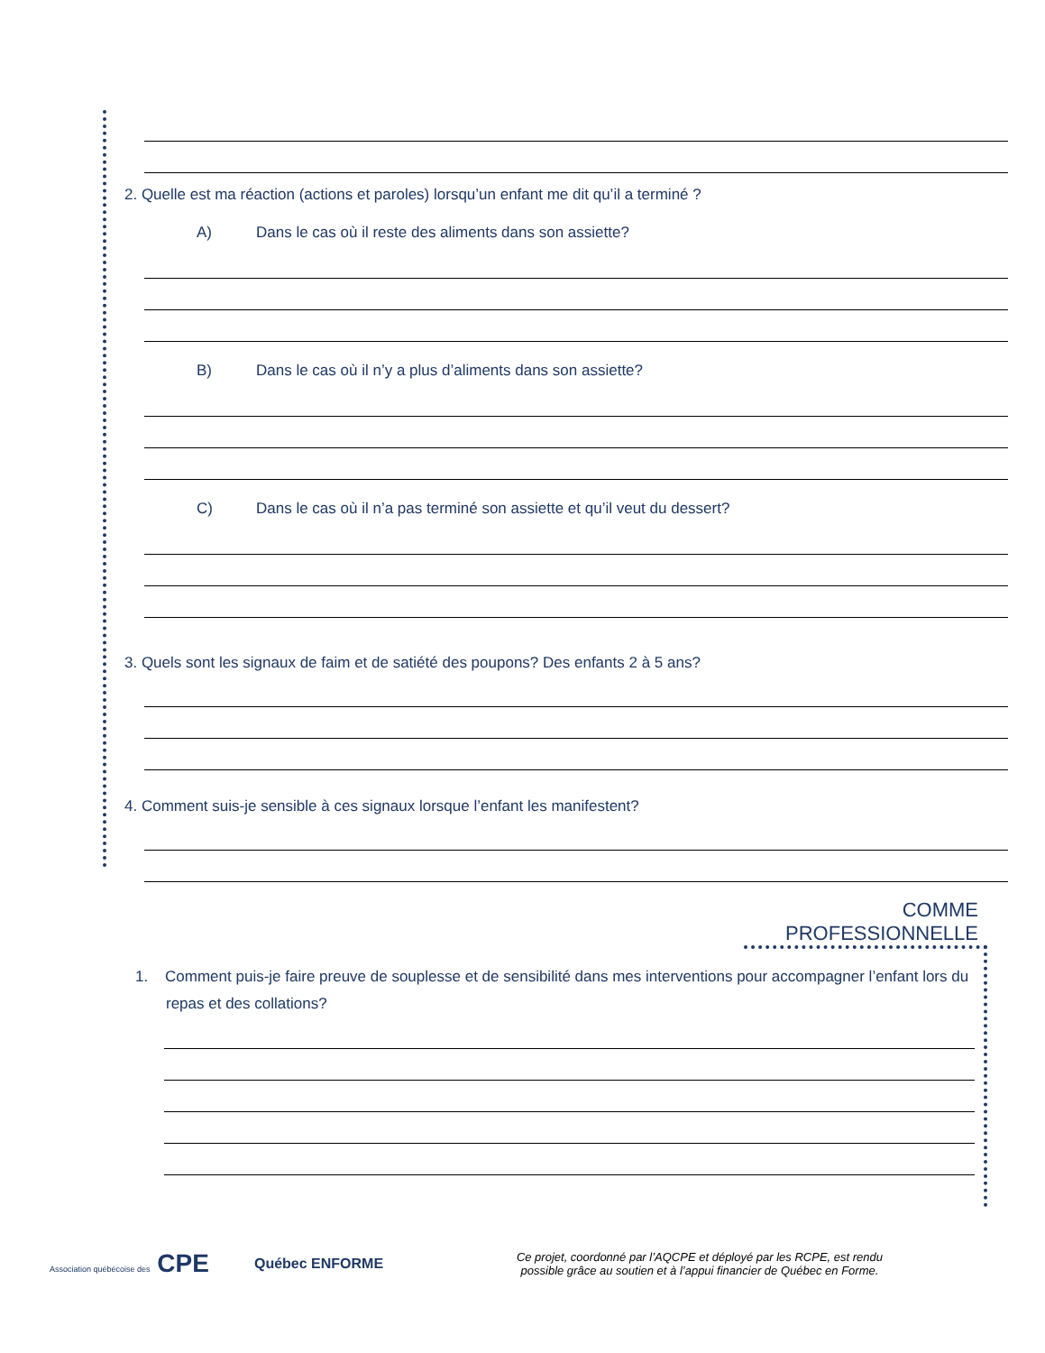2. Quelle est ma réaction (actions et paroles) lorsqu’un enfant me dit qu’il a terminé ?
A) Dans le cas où il reste des aliments dans son assiette?
B) Dans le cas où il n’y a plus d’aliments dans son assiette?
C) Dans le cas où il n’a pas terminé son assiette et qu’il veut du dessert?
3. Quels sont les signaux de faim et de satiété des poupons? Des enfants 2 à 5 ans?
4. Comment suis-je sensible à ces signaux lorsque l’enfant les manifestent?
COMME PROFESSIONNELLE
1. Comment puis-je faire preuve de souplesse et de sensibilité dans mes interventions pour accompagner l’enfant lors du repas et des collations?
Association québécoise des CPE
Québec ENFORME
Ce projet, coordonné par l’AQCPE et déployé par les RCPE, est rendu
possible grâce au soutien et à l’appui financier de Québec en Forme.